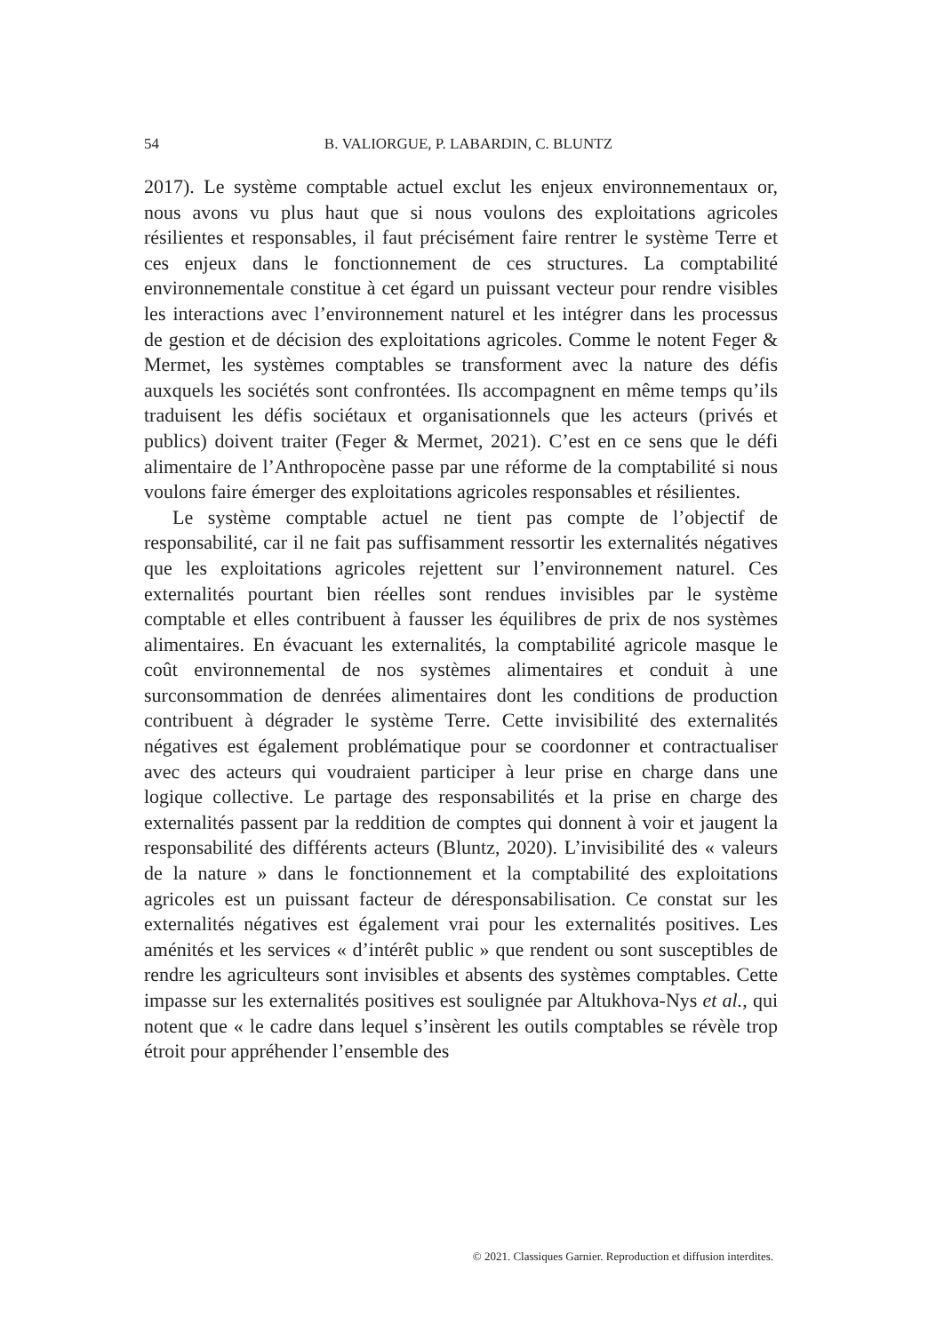54
B. VALIORGUE, P. LABARDIN, C. BLUNTZ
2017). Le système comptable actuel exclut les enjeux environnementaux or, nous avons vu plus haut que si nous voulons des exploitations agricoles résilientes et responsables, il faut précisément faire rentrer le système Terre et ces enjeux dans le fonctionnement de ces structures. La comptabilité environnementale constitue à cet égard un puissant vecteur pour rendre visibles les interactions avec l’environnement naturel et les intégrer dans les processus de gestion et de décision des exploitations agricoles. Comme le notent Feger & Mermet, les systèmes comptables se transforment avec la nature des défis auxquels les sociétés sont confrontées. Ils accompagnent en même temps qu’ils traduisent les défis sociétaux et organisationnels que les acteurs (privés et publics) doivent traiter (Feger & Mermet, 2021). C’est en ce sens que le défi alimentaire de l’Anthropocène passe par une réforme de la comptabilité si nous voulons faire émerger des exploitations agricoles responsables et résilientes.
Le système comptable actuel ne tient pas compte de l’objectif de responsabilité, car il ne fait pas suffisamment ressortir les externalités négatives que les exploitations agricoles rejettent sur l’environnement naturel. Ces externalités pourtant bien réelles sont rendues invisibles par le système comptable et elles contribuent à fausser les équilibres de prix de nos systèmes alimentaires. En évacuant les externalités, la comptabilité agricole masque le coût environnemental de nos systèmes alimentaires et conduit à une surconsommation de denrées alimentaires dont les conditions de production contribuent à dégrader le système Terre. Cette invisibilité des externalités négatives est également problématique pour se coordonner et contractualiser avec des acteurs qui voudraient participer à leur prise en charge dans une logique collective. Le partage des responsabilités et la prise en charge des externalités passent par la reddition de comptes qui donnent à voir et jaugent la responsabilité des différents acteurs (Bluntz, 2020). L’invisibilité des « valeurs de la nature » dans le fonctionnement et la comptabilité des exploitations agricoles est un puissant facteur de déresponsabilisation. Ce constat sur les externalités négatives est également vrai pour les externalités positives. Les aménités et les services « d’intérêt public » que rendent ou sont susceptibles de rendre les agriculteurs sont invisibles et absents des systèmes comptables. Cette impasse sur les externalités positives est soulignée par Altukhova-Nys et al., qui notent que « le cadre dans lequel s’insèrent les outils comptables se révèle trop étroit pour appréhender l’ensemble des
© 2021. Classiques Garnier. Reproduction et diffusion interdites.